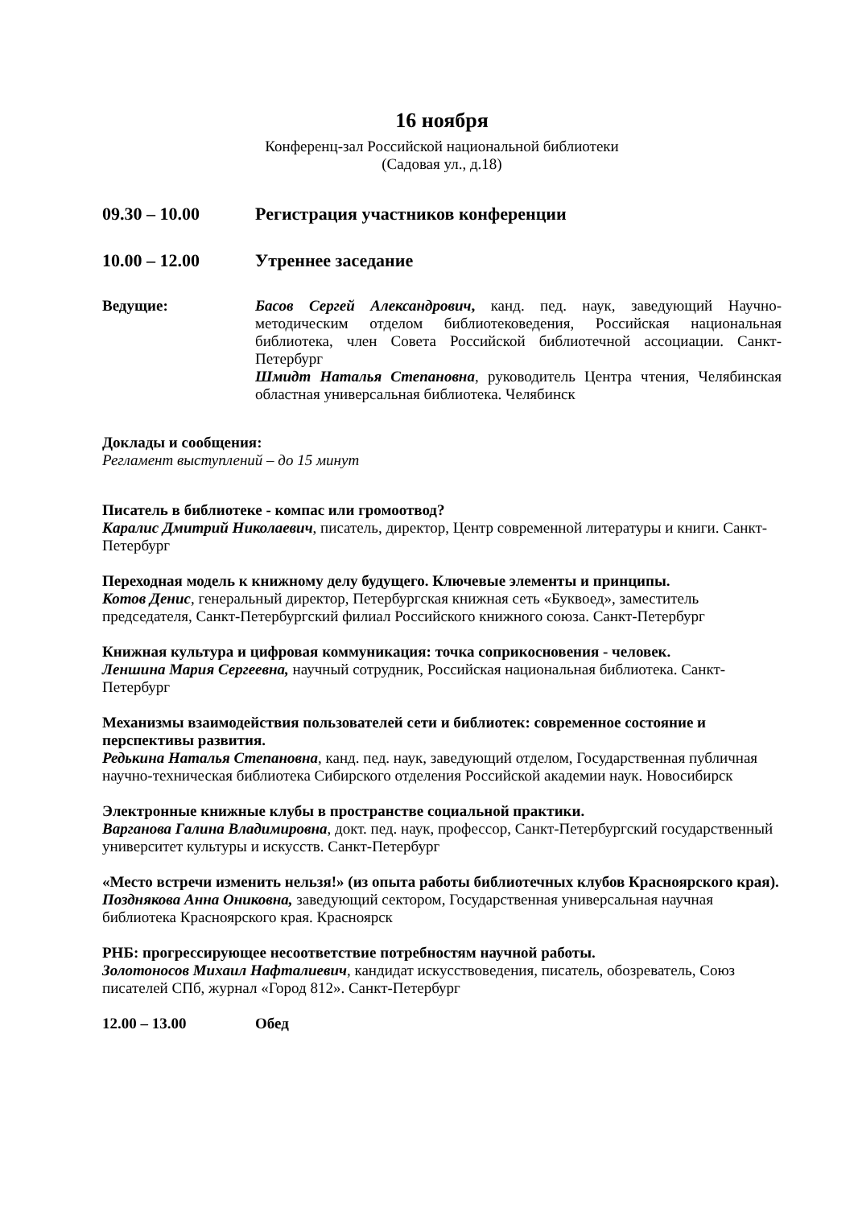16 ноября
Конференц-зал Российской национальной библиотеки
(Садовая ул., д.18)
09.30 – 10.00 Регистрация участников конференции
10.00 – 12.00 Утреннее заседание
Ведущие: Басов Сергей Александрович, канд. пед. наук, заведующий Научно-методическим отделом библиотековедения, Российская национальная библиотека, член Совета Российской библиотечной ассоциации. Санкт-Петербург
Шмидт Наталья Степановна, руководитель Центра чтения, Челябинская областная универсальная библиотека. Челябинск
Доклады и сообщения:
Регламент выступлений – до 15 минут
Писатель в библиотеке - компас или громоотвод?
Каралис Дмитрий Николаевич, писатель, директор, Центр современной литературы и книги. Санкт-Петербург
Переходная модель к книжному делу будущего. Ключевые элементы и принципы.
Котов Денис, генеральный директор, Петербургская книжная сеть «Буквоед», заместитель председателя, Санкт-Петербургский филиал Российского книжного союза. Санкт-Петербург
Книжная культура и цифровая коммуникация: точка соприкосновения - человек.
Леншина Мария Сергеевна, научный сотрудник, Российская национальная библиотека. Санкт-Петербург
Механизмы взаимодействия пользователей сети и библиотек: современное состояние и перспективы развития.
Редькина Наталья Степановна, канд. пед. наук, заведующий отделом, Государственная публичная научно-техническая библиотека Сибирского отделения Российской академии наук. Новосибирск
Электронные книжные клубы в пространстве социальной практики.
Варганова Галина Владимировна, докт. пед. наук, профессор, Санкт-Петербургский государственный университет культуры и искусств. Санкт-Петербург
«Место встречи изменить нельзя!» (из опыта работы библиотечных клубов Красноярского края).
Позднякова Анна Ониковна, заведующий сектором, Государственная универсальная научная библиотека Красноярского края. Красноярск
РНБ: прогрессирующее несоответствие потребностям научной работы.
Золотоносов Михаил Нафталиевич, кандидат искусствоведения, писатель, обозреватель, Союз писателей СПб, журнал «Город 812». Санкт-Петербург
12.00 – 13.00 Обед